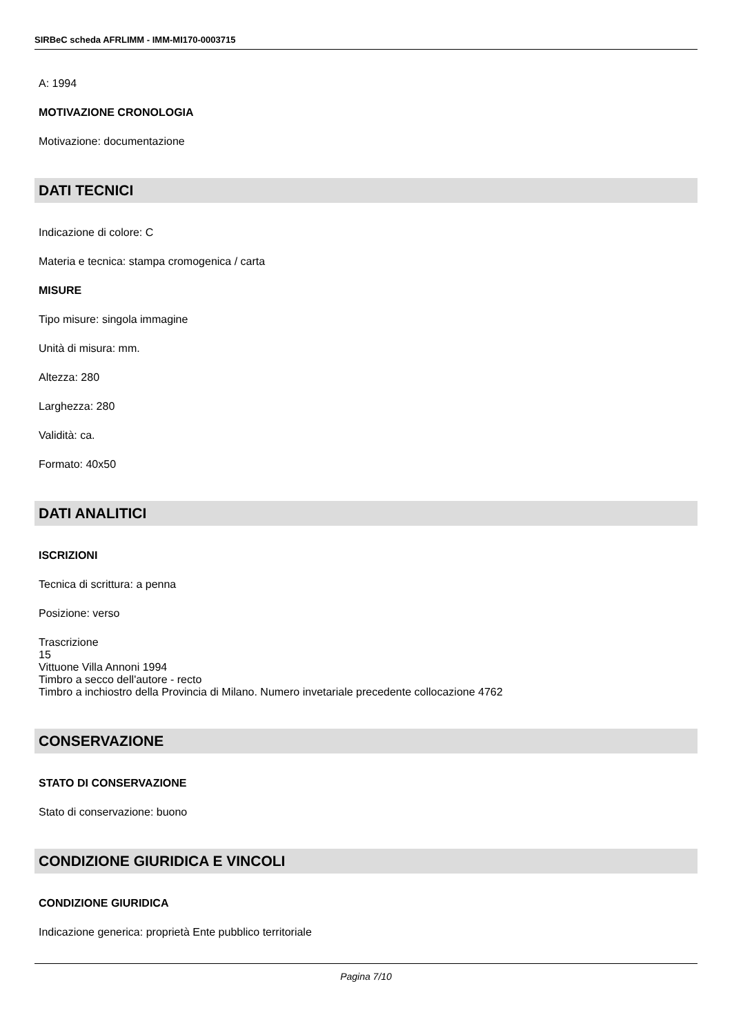SIRBeC scheda AFRLIMM - IMM-MI170-0003715
A: 1994
MOTIVAZIONE CRONOLOGIA
Motivazione: documentazione
DATI TECNICI
Indicazione di colore: C
Materia e tecnica: stampa cromogenica / carta
MISURE
Tipo misure: singola immagine
Unità di misura: mm.
Altezza: 280
Larghezza: 280
Validità: ca.
Formato: 40x50
DATI ANALITICI
ISCRIZIONI
Tecnica di scrittura: a penna
Posizione: verso
Trascrizione
15
Vittuone Villa Annoni 1994
Timbro a secco dell'autore - recto
Timbro a inchiostro della Provincia di Milano. Numero invetariale precedente collocazione 4762
CONSERVAZIONE
STATO DI CONSERVAZIONE
Stato di conservazione: buono
CONDIZIONE GIURIDICA E VINCOLI
CONDIZIONE GIURIDICA
Indicazione generica: proprietà Ente pubblico territoriale
Pagina 7/10